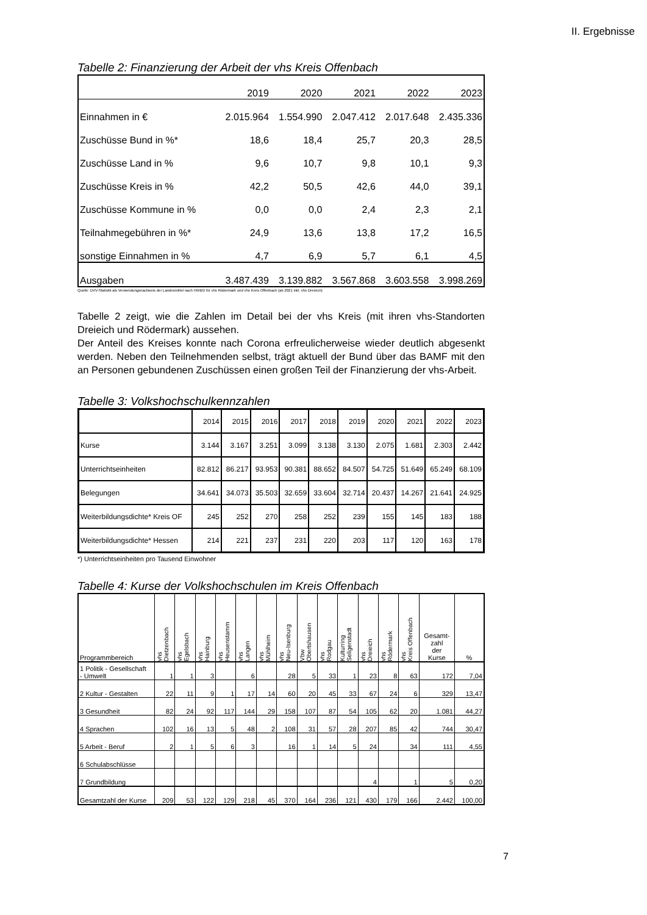II. Ergebnisse
Tabelle 2: Finanzierung der Arbeit der vhs Kreis Offenbach
| | 2019 | 2020 | 2021 | 2022 | 2023 |
| Einnahmen in € | 2.015.964 | 1.554.990 | 2.047.412 | 2.017.648 | 2.435.336 |
| Zuschüsse Bund in %* | 18,6 | 18,4 | 25,7 | 20,3 | 28,5 |
| Zuschüsse Land in % | 9,6 | 10,7 | 9,8 | 10,1 | 9,3 |
| Zuschüsse Kreis in % | 42,2 | 50,5 | 42,6 | 44,0 | 39,1 |
| Zuschüsse Kommune in % | 0,0 | 0,0 | 2,4 | 2,3 | 2,1 |
| Teilnahmegebühren in %* | 24,9 | 13,6 | 13,8 | 17,2 | 16,5 |
| sonstige Einnahmen in % | 4,7 | 6,9 | 5,7 | 6,1 | 4,5 |
| Ausgaben | 3.487.439 | 3.139.882 | 3.567.868 | 3.603.558 | 3.998.269 |
Quelle: DVV-Statistik als Verwendungsnachweis der Landesmittel nach HWBG für vhs Rödermark und vhs Kreis Offenbach (ab 2021 inkl. vhs Dreieich)
Tabelle 2 zeigt, wie die Zahlen im Detail bei der vhs Kreis (mit ihren vhs-Standorten Dreieich und Rödermark) aussehen.
Der Anteil des Kreises konnte nach Corona erfreulicherweise wieder deutlich abgesenkt werden. Neben den Teilnehmenden selbst, trägt aktuell der Bund über das BAMF mit den an Personen gebundenen Zuschüssen einen großen Teil der Finanzierung der vhs-Arbeit.
Tabelle 3: Volkshochschulkennzahlen
| | 2014 | 2015 | 2016 | 2017 | 2018 | 2019 | 2020 | 2021 | 2022 | 2023 |
| Kurse | 3.144 | 3.167 | 3.251 | 3.099 | 3.138 | 3.130 | 2.075 | 1.681 | 2.303 | 2.442 |
| Unterrichtseinheiten | 82.812 | 86.217 | 93.953 | 90.381 | 88.652 | 84.507 | 54.725 | 51.649 | 65.249 | 68.109 |
| Belegungen | 34.641 | 34.073 | 35.503 | 32.659 | 33.604 | 32.714 | 20.437 | 14.267 | 21.641 | 24.925 |
| Weiterbildungsdichte* Kreis OF | 245 | 252 | 270 | 258 | 252 | 239 | 155 | 145 | 183 | 188 |
| Weiterbildungsdichte* Hessen | 214 | 221 | 237 | 231 | 220 | 203 | 117 | 120 | 163 | 178 |
*) Unterrichtseinheiten pro Tausend Einwohner
Tabelle 4: Kurse der Volkshochschulen im Kreis Offenbach
| Programmbereich | vhs Dietzenbach | vhs Egelsbach | vhs Hainburg | vhs Heusenstamm | vhs Langen | vhs Mühlheim | vhs Neu-Isenburg | Vbw Obertshausen | vhs Rodgau | Kulturring Seligenstadt | vhs Dreieich | vhs Rödermark | vhs Kreis Offenbach | Gesamt- zahl der Kurse | % |
| --- | --- | --- | --- | --- | --- | --- | --- | --- | --- | --- | --- | --- | --- | --- | --- |
| 1 Politik - Gesellschaft - Umwelt | 1 | 1 | 3 | | 6 | | 28 | 5 | 33 | 1 | 23 | 8 | 63 | 172 | 7,04 |
| 2 Kultur - Gestalten | 22 | 11 | 9 | 1 | 17 | 14 | 60 | 20 | 45 | 33 | 67 | 24 | 6 | 329 | 13,47 |
| 3 Gesundheit | 82 | 24 | 92 | 117 | 144 | 29 | 158 | 107 | 87 | 54 | 105 | 62 | 20 | 1.081 | 44,27 |
| 4 Sprachen | 102 | 16 | 13 | 5 | 48 | 2 | 108 | 31 | 57 | 28 | 207 | 85 | 42 | 744 | 30,47 |
| 5 Arbeit - Beruf | 2 | 1 | 5 | 6 | 3 | | 16 | 1 | 14 | 5 | 24 | | 34 | 111 | 4,55 |
| 6 Schulabschlüsse | | | | | | | | | | | | | | | |
| 7 Grundbildung | | | | | | | | | | | 4 | | 1 | 5 | 0,20 |
| Gesamtzahl der Kurse | 209 | 53 | 122 | 129 | 218 | 45 | 370 | 164 | 236 | 121 | 430 | 179 | 166 | 2.442 | 100,00 |
7